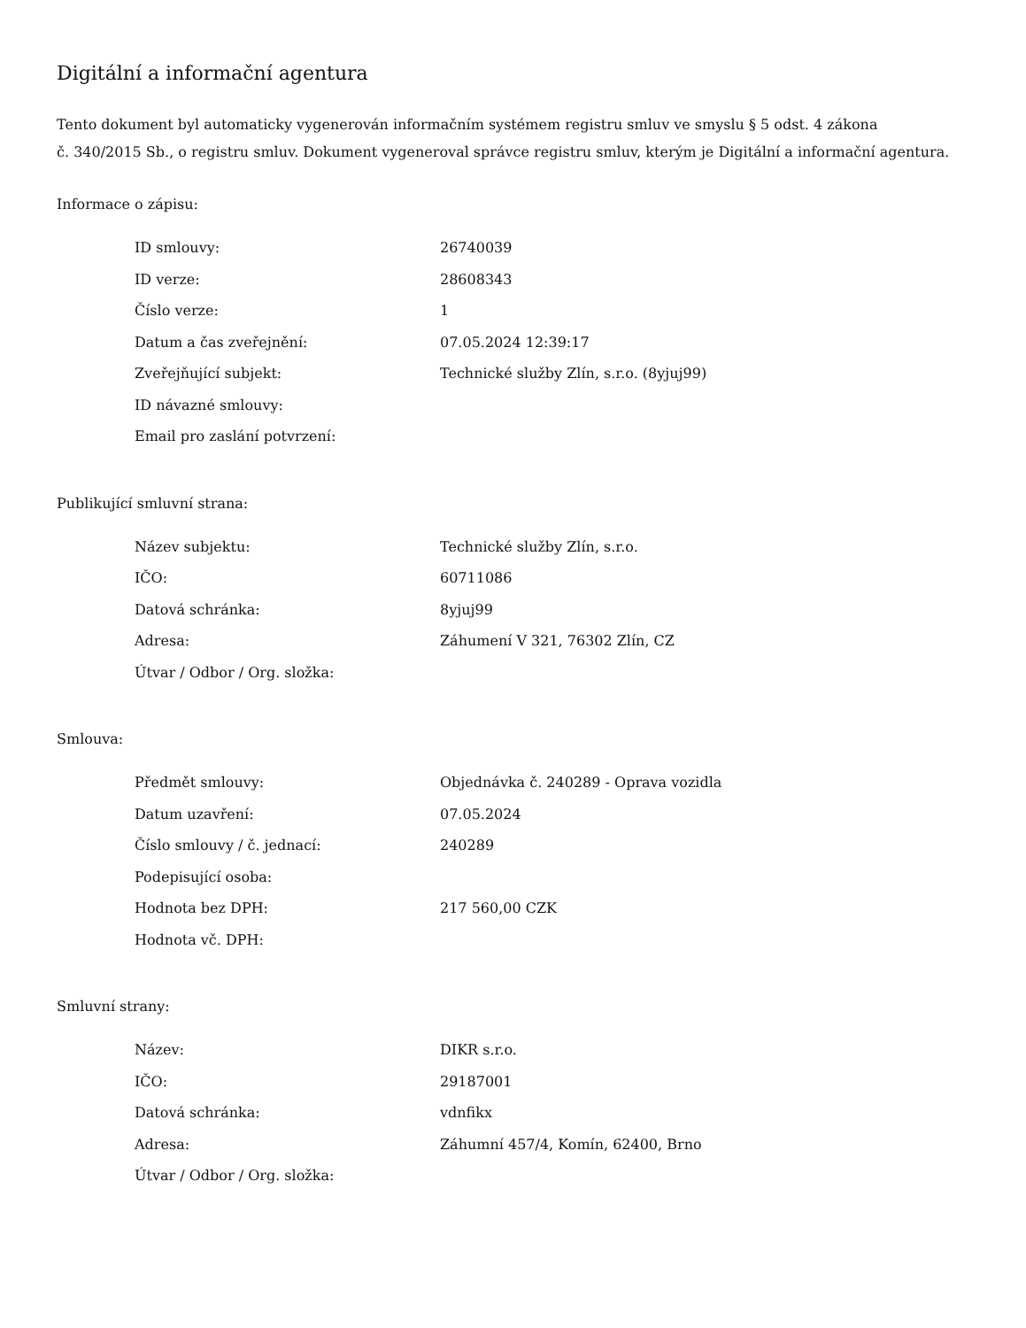Digitální a informační agentura
Tento dokument byl automaticky vygenerován informačním systémem registru smluv ve smyslu § 5 odst. 4 zákona
č. 340/2015 Sb., o registru smluv. Dokument vygeneroval správce registru smluv, kterým je Digitální a informační agentura.
Informace o zápisu:
| ID smlouvy: | 26740039 |
| ID verze: | 28608343 |
| Číslo verze: | 1 |
| Datum a čas zveřejnění: | 07.05.2024 12:39:17 |
| Zveřejňující subjekt: | Technické služby Zlín, s.r.o. (8yjuj99) |
| ID návazné smlouvy: | |
| Email pro zaslání potvrzení: | |
Publikující smluvní strana:
| Název subjektu: | Technické služby Zlín, s.r.o. |
| IČO: | 60711086 |
| Datová schránka: | 8yjuj99 |
| Adresa: | Záhumení V 321, 76302 Zlín, CZ |
| Útvar / Odbor / Org. složka: | |
Smlouva:
| Předmět smlouvy: | Objednávka č. 240289 - Oprava vozidla |
| Datum uzavření: | 07.05.2024 |
| Číslo smlouvy / č. jednací: | 240289 |
| Podepisující osoba: | |
| Hodnota bez DPH: | 217 560,00 CZK |
| Hodnota vč. DPH: | |
Smluvní strany:
| Název: | DIKR s.r.o. |
| IČO: | 29187001 |
| Datová schránka: | vdnfikx |
| Adresa: | Záhumní 457/4, Komín, 62400, Brno |
| Útvar / Odbor / Org. složka: | |